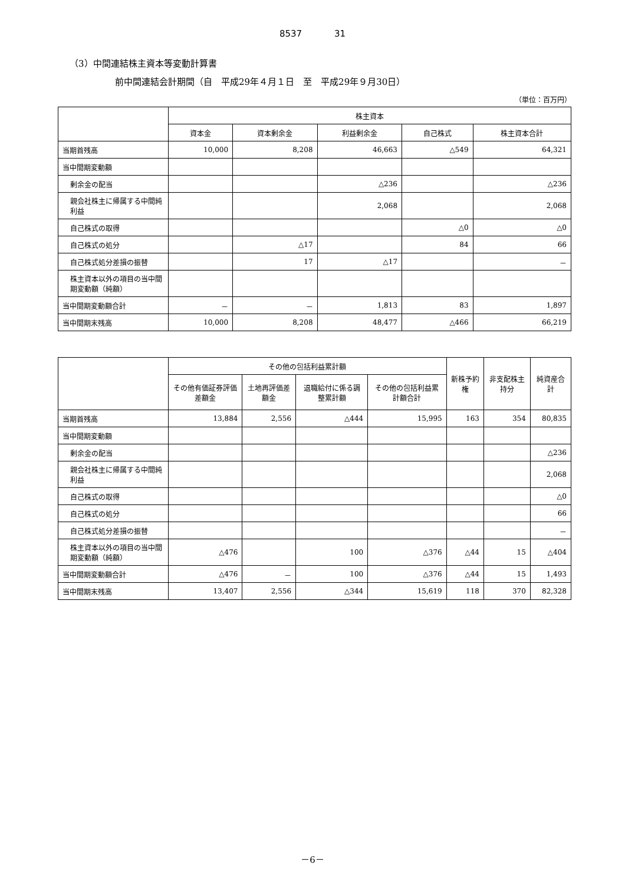8537 31
（3）中間連結株主資本等変動計算書
前中間連結会計期間（自　平成29年４月１日　至　平成29年９月30日）
（単位：百万円）
| | 株主資本 | | | | |
| --- | --- | --- | --- | --- | --- |
| | 資本金 | 資本剰余金 | 利益剰余金 | 自己株式 | 株主資本合計 |
| 当期首残高 | 10,000 | 8,208 | 46,663 | △549 | 64,321 |
| 当中間期変動額 | | | | | |
| 剰余金の配当 | | | △236 | | △236 |
| 親会社株主に帰属する中間純利益 | | | 2,068 | | 2,068 |
| 自己株式の取得 | | | | △0 | △0 |
| 自己株式の処分 | | △17 | | 84 | 66 |
| 自己株式処分差損の振替 | | 17 | △17 | | － |
| 株主資本以外の項目の当中間期変動額（純額） | | | | | |
| 当中間期変動額合計 | － | － | 1,813 | 83 | 1,897 |
| 当中間期末残高 | 10,000 | 8,208 | 48,477 | △466 | 66,219 |
| | その他の包括利益累計額 | | | | 新株予約権 | 非支配株主持分 | 純資産合計 |
| --- | --- | --- | --- | --- | --- | --- | --- |
| | その他有価証券評価差額金 | 土地再評価差額金 | 退職給付に係る調整累計額 | その他の包括利益累計額合計 | | | |
| 当期首残高 | 13,884 | 2,556 | △444 | 15,995 | 163 | 354 | 80,835 |
| 当中間期変動額 | | | | | | | |
| 剰余金の配当 | | | | | | | △236 |
| 親会社株主に帰属する中間純利益 | | | | | | | 2,068 |
| 自己株式の取得 | | | | | | | △0 |
| 自己株式の処分 | | | | | | | 66 |
| 自己株式処分差損の振替 | | | | | | | － |
| 株主資本以外の項目の当中間期変動額（純額） | △476 | | 100 | △376 | △44 | 15 | △404 |
| 当中間期変動額合計 | △476 | － | 100 | △376 | △44 | 15 | 1,493 |
| 当中間期末残高 | 13,407 | 2,556 | △344 | 15,619 | 118 | 370 | 82,328 |
－6－